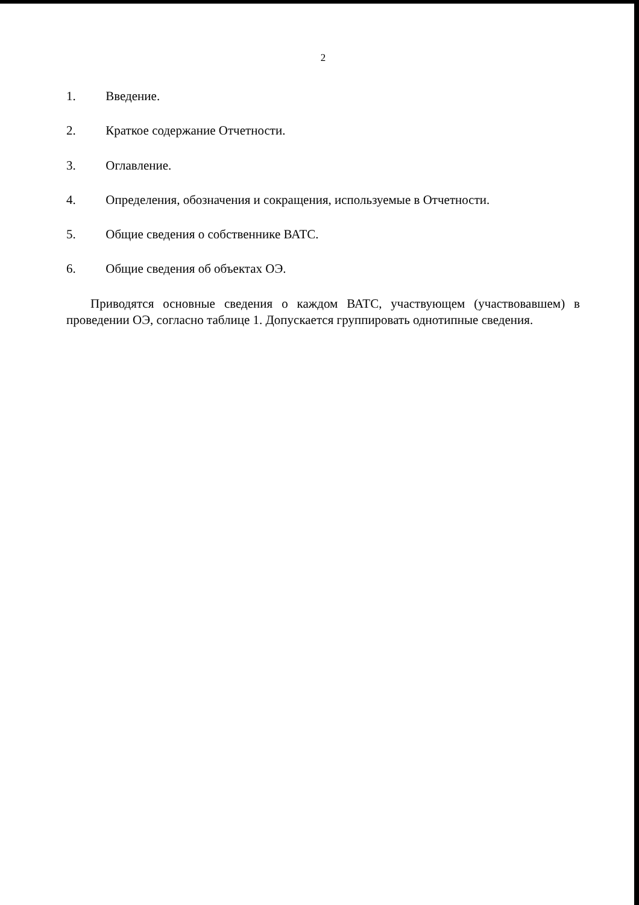2
1. Введение.
2. Краткое содержание Отчетности.
3. Оглавление.
4. Определения, обозначения и сокращения, используемые в Отчетности.
5. Общие сведения о собственнике ВАТС.
6. Общие сведения об объектах ОЭ.
Приводятся основные сведения о каждом ВАТС, участвующем (участвовавшем) в проведении ОЭ, согласно таблице 1. Допускается группировать однотипные сведения.